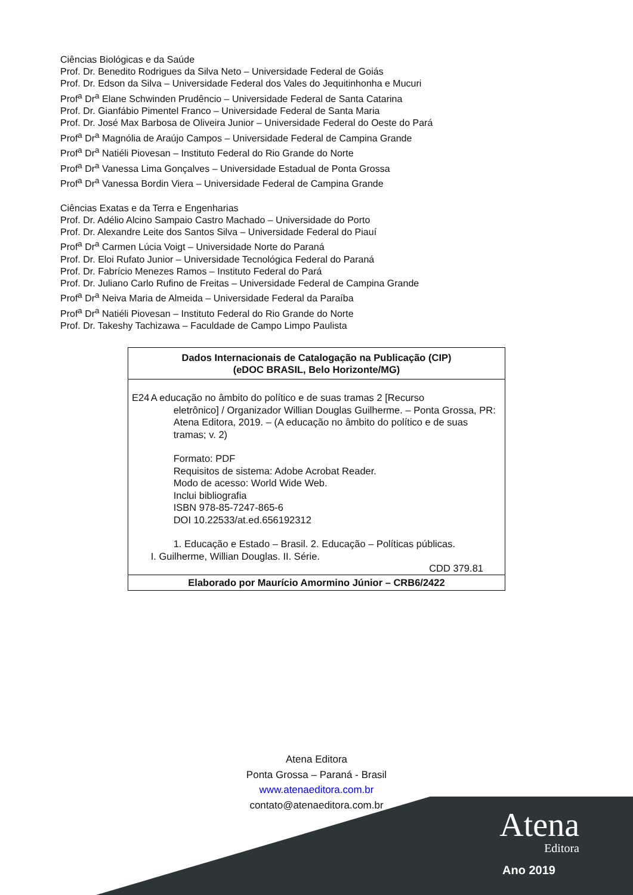Ciências Biológicas e da Saúde
Prof. Dr. Benedito Rodrigues da Silva Neto – Universidade Federal de Goiás
Prof. Dr. Edson da Silva – Universidade Federal dos Vales do Jequitinhonha e Mucuri
Prof<sup>a</sup> Dr<sup>a</sup> Elane Schwinden Prudêncio – Universidade Federal de Santa Catarina
Prof. Dr. Gianfábio Pimentel Franco – Universidade Federal de Santa Maria
Prof. Dr. José Max Barbosa de Oliveira Junior – Universidade Federal do Oeste do Pará
Prof<sup>a</sup> Dr<sup>a</sup> Magnólia de Araújo Campos – Universidade Federal de Campina Grande
Prof<sup>a</sup> Dr<sup>a</sup> Natiéli Piovesan – Instituto Federal do Rio Grande do Norte
Prof<sup>a</sup> Dr<sup>a</sup> Vanessa Lima Gonçalves – Universidade Estadual de Ponta Grossa
Prof<sup>a</sup> Dr<sup>a</sup> Vanessa Bordin Viera – Universidade Federal de Campina Grande
Ciências Exatas e da Terra e Engenharias
Prof. Dr. Adélio Alcino Sampaio Castro Machado – Universidade do Porto
Prof. Dr. Alexandre Leite dos Santos Silva – Universidade Federal do Piauí
Prof<sup>a</sup> Dr<sup>a</sup> Carmen Lúcia Voigt – Universidade Norte do Paraná
Prof. Dr. Eloi Rufato Junior – Universidade Tecnológica Federal do Paraná
Prof. Dr. Fabrício Menezes Ramos – Instituto Federal do Pará
Prof. Dr. Juliano Carlo Rufino de Freitas – Universidade Federal de Campina Grande
Prof<sup>a</sup> Dr<sup>a</sup> Neiva Maria de Almeida – Universidade Federal da Paraíba
Prof<sup>a</sup> Dr<sup>a</sup> Natiéli Piovesan – Instituto Federal do Rio Grande do Norte
Prof. Dr. Takeshy Tachizawa – Faculdade de Campo Limpo Paulista
Dados Internacionais de Catalogação na Publicação (CIP)
(eDOC BRASIL, Belo Horizonte/MG)
E24 A educação no âmbito do político e de suas tramas 2 [Recurso
eletrônico] / Organizador Willian Douglas Guilherme. – Ponta Grossa, PR: Atena Editora, 2019. – (A educação no âmbito do político e de suas tramas; v. 2)
Formato: PDF
Requisitos de sistema: Adobe Acrobat Reader.
Modo de acesso: World Wide Web.
Inclui bibliografia
ISBN 978-85-7247-865-6
DOI 10.22533/at.ed.656192312
1. Educação e Estado – Brasil. 2. Educação – Políticas públicas.
I. Guilherme, Willian Douglas. II. Série.
CDD 379.81
Elaborado por Maurício Amormino Júnior – CRB6/2422
Atena Editora
Ponta Grossa – Paraná - Brasil
www.atenaeditora.com.br
contato@atenaeditora.com.br
Atena
Editora
Ano 2019